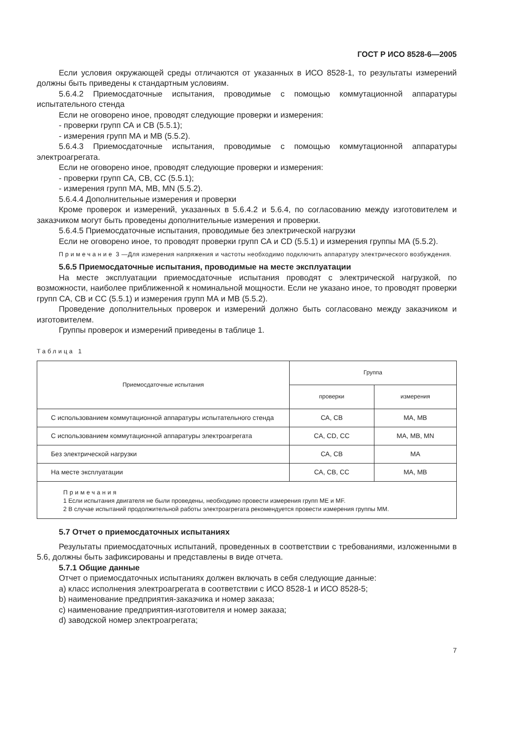ГОСТ Р ИСО 8528-6—2005
Если условия окружающей среды отличаются от указанных в ИСО 8528-1, то результаты измерений должны быть приведены к стандартным условиям.
5.6.4.2 Приемосдаточные испытания, проводимые с помощью коммутационной аппаратуры испытательного стенда
Если не оговорено иное, проводят следующие проверки и измерения:
- проверки групп СА и СВ (5.5.1);
- измерения групп МА и МВ (5.5.2).
5.6.4.3 Приемосдаточные испытания, проводимые с помощью коммутационной аппаратуры электроагрегата.
Если не оговорено иное, проводят следующие проверки и измерения:
- проверки групп СА, СВ, СС (5.5.1);
- измерения групп МА, МВ, MN (5.5.2).
5.6.4.4 Дополнительные измерения и проверки
Кроме проверок и измерений, указанных в 5.6.4.2 и 5.6.4, по согласованию между изготовителем и заказчиком могут быть проведены дополнительные измерения и проверки.
5.6.4.5 Приемосдаточные испытания, проводимые без электрической нагрузки
Если не оговорено иное, то проводят проверки групп СА и CD (5.5.1) и измерения группы МА (5.5.2).
Примечание 3 —Для измерения напряжения и частоты необходимо подключить аппаратуру электрического возбуждения.
5.6.5 Приемосдаточные испытания, проводимые на месте эксплуатации
На месте эксплуатации приемосдаточные испытания проводят с электрической нагрузкой, по возможности, наиболее приближенной к номинальной мощности. Если не указано иное, то проводят проверки групп СА, СВ и СС (5.5.1) и измерения групп МА и МВ (5.5.2).
Проведение дополнительных проверок и измерений должно быть согласовано между заказчиком и изготовителем.
Группы проверок и измерений приведены в таблице 1.
Таблица 1
| Приемосдаточные испытания | Группа | |
| --- | --- | --- |
| | проверки | измерения |
| С использованием коммутационной аппаратуры испытательного стенда | СА, СВ | МА, МВ |
| С использованием коммутационной аппаратуры электроагрегата | CA, CD, CC | MA, MB, MN |
| Без электрической нагрузки | СА, СВ | МА |
| На месте эксплуатации | СА, СВ, СС | МА, МВ |
| Примечания 1 Если испытания двигателя не были проведены, необходимо провести измерения групп ME и MF. 2 В случае испытаний продолжительной работы электроагрегата рекомендуется провести измерения группы ММ. | | |
5.7 Отчет о приемосдаточных испытаниях
Результаты приемосдаточных испытаний, проведенных в соответствии с требованиями, изложенными в 5.6, должны быть зафиксированы и представлены в виде отчета.
5.7.1 Общие данные
Отчет о приемосдаточных испытаниях должен включать в себя следующие данные:
a) класс исполнения электроагрегата в соответствии с ИСО 8528-1 и ИСО 8528-5;
b) наименование предприятия-заказчика и номер заказа;
c) наименование предприятия-изготовителя и номер заказа;
d) заводской номер электроагрегата;
7